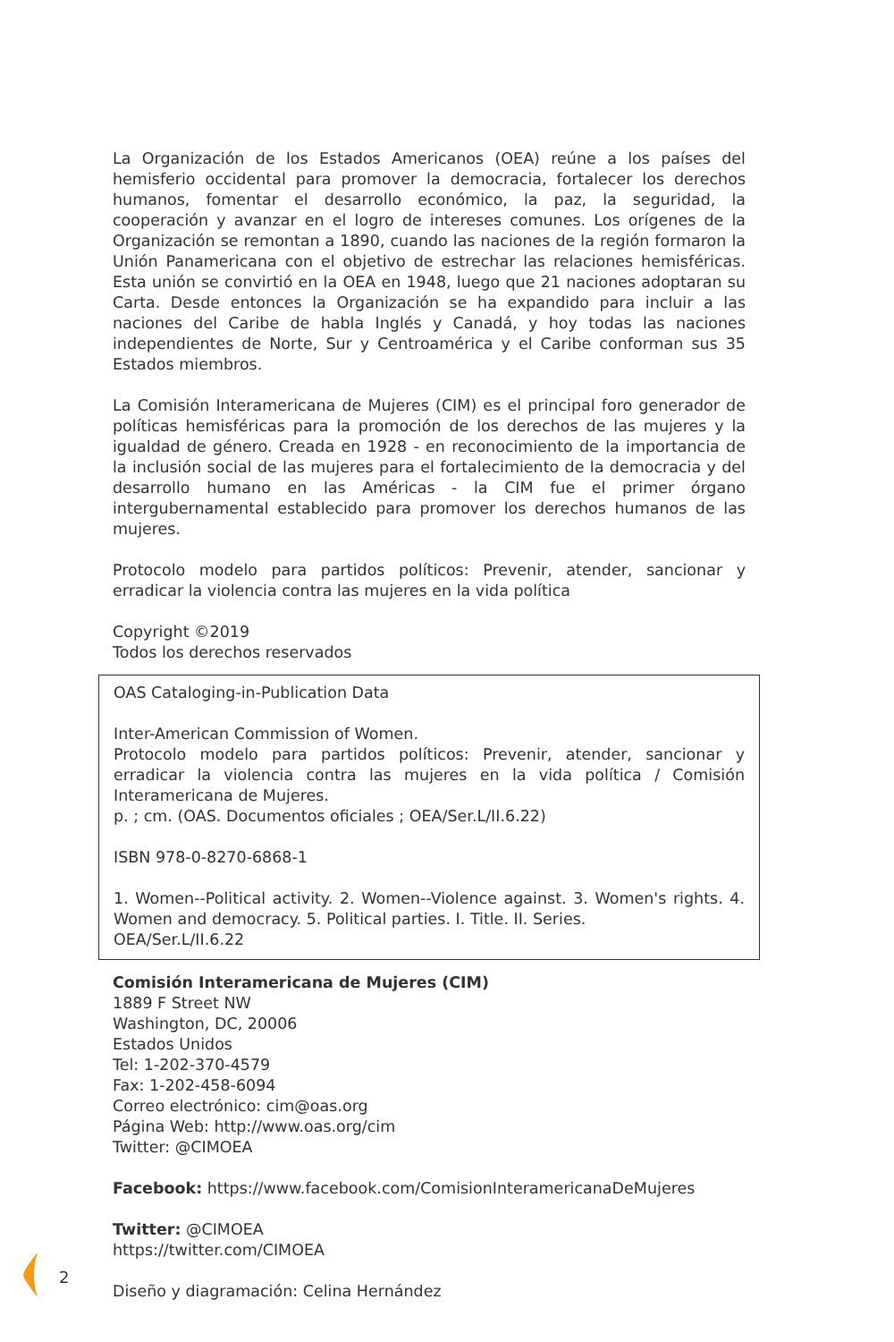La Organización de los Estados Americanos (OEA) reúne a los países del hemisferio occidental para promover la democracia, fortalecer los derechos humanos, fomentar el desarrollo económico, la paz, la seguridad, la cooperación y avanzar en el logro de intereses comunes. Los orígenes de la Organización se remontan a 1890, cuando las naciones de la región formaron la Unión Panamericana con el objetivo de estrechar las relaciones hemisféricas. Esta unión se convirtió en la OEA en 1948, luego que 21 naciones adoptaran su Carta. Desde entonces la Organización se ha expandido para incluir a las naciones del Caribe de habla Inglés y Canadá, y hoy todas las naciones independientes de Norte, Sur y Centroamérica y el Caribe conforman sus 35 Estados miembros.
La Comisión Interamericana de Mujeres (CIM) es el principal foro generador de políticas hemisféricas para la promoción de los derechos de las mujeres y la igualdad de género. Creada en 1928 - en reconocimiento de la importancia de la inclusión social de las mujeres para el fortalecimiento de la democracia y del desarrollo humano en las Américas - la CIM fue el primer órgano intergubernamental establecido para promover los derechos humanos de las mujeres.
Protocolo modelo para partidos políticos: Prevenir, atender, sancionar y erradicar la violencia contra las mujeres en la vida política
Copyright ©2019
Todos los derechos reservados
OAS Cataloging-in-Publication Data
Inter-American Commission of Women.
Protocolo modelo para partidos políticos: Prevenir, atender, sancionar y erradicar la violencia contra las mujeres en la vida política / Comisión Interamericana de Mujeres.
p. ; cm. (OAS. Documentos oficiales ; OEA/Ser.L/II.6.22)
ISBN 978-0-8270-6868-1
1. Women--Political activity. 2. Women--Violence against. 3. Women's rights. 4. Women and democracy. 5. Political parties. I. Title. II. Series.
OEA/Ser.L/II.6.22
Comisión Interamericana de Mujeres (CIM)
1889 F Street NW
Washington, DC, 20006
Estados Unidos
Tel: 1-202-370-4579
Fax: 1-202-458-6094
Correo electrónico: cim@oas.org
Página Web: http://www.oas.org/cim
Twitter: @CIMOEA
Facebook: https://www.facebook.com/ComisionInteramericanaDeMujeres
Twitter: @CIMOEA
https://twitter.com/CIMOEA
Diseño y diagramación: Celina Hernández
2